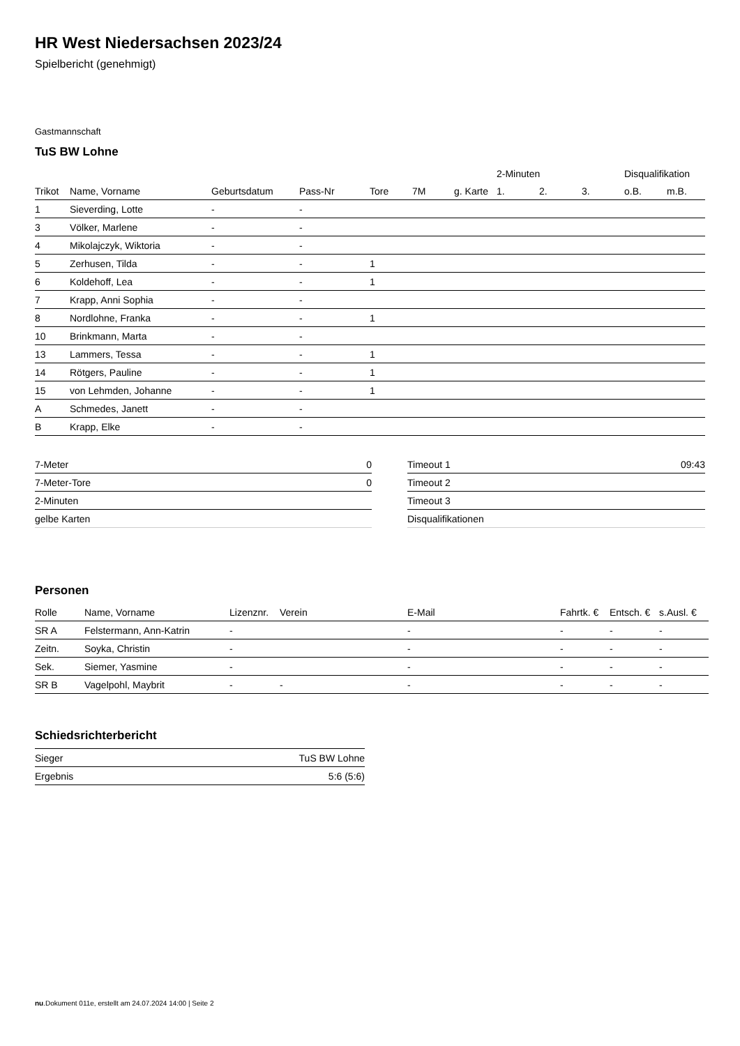HR West Niedersachsen 2023/24
Spielbericht (genehmigt)
Gastmannschaft
TuS BW Lohne
| | | | | | | | 2-Minuten | | | Disqualifikation | |
| --- | --- | --- | --- | --- | --- | --- | --- | --- | --- | --- | --- |
| Trikot | Name, Vorname | Geburtsdatum | Pass-Nr | Tore | 7M | g. Karte | 1. | 2. | 3. | o.B. | m.B. |
| 1 | Sieverding, Lotte | - | - | | | | | | | | |
| 3 | Völker, Marlene | - | - | | | | | | | | |
| 4 | Mikolajczyk, Wiktoria | - | - | | | | | | | | |
| 5 | Zerhusen, Tilda | - | - | 1 | | | | | | | |
| 6 | Koldehoff, Lea | - | - | 1 | | | | | | | |
| 7 | Krapp, Anni Sophia | - | - | | | | | | | | |
| 8 | Nordlohne, Franka | - | - | 1 | | | | | | | |
| 10 | Brinkmann, Marta | - | - | | | | | | | | |
| 13 | Lammers, Tessa | - | - | 1 | | | | | | | |
| 14 | Rötgers, Pauline | - | - | 1 | | | | | | | |
| 15 | von Lehmden, Johanne | - | - | 1 | | | | | | | |
| A | Schmedes, Janett | - | - | | | | | | | | |
| B | Krapp, Elke | - | - | | | | | | | | |
| 7-Meter | 0 |
| 7-Meter-Tore | 0 |
| 2-Minuten | |
| gelbe Karten | |
| Timeout 1 | 09:43 |
| Timeout 2 | |
| Timeout 3 | |
| Disqualifikationen | |
Personen
| Rolle | Name, Vorname | Lizenznr. | Verein | E-Mail | Fahrtk. € | Entsch. € | s.Ausl. € |
| --- | --- | --- | --- | --- | --- | --- | --- |
| SR A | Felstermann, Ann-Katrin | - | | - | - | - | - |
| Zeitn. | Soyka, Christin | - | | - | - | - | - |
| Sek. | Siemer, Yasmine | - | | - | - | - | - |
| SR B | Vagelpohl, Maybrit | - | - | - | - | - | - |
Schiedsrichterbericht
| Sieger | TuS BW Lohne |
| Ergebnis | 5:6 (5:6) |
nu.Dokument 011e, erstellt am 24.07.2024 14:00 | Seite 2